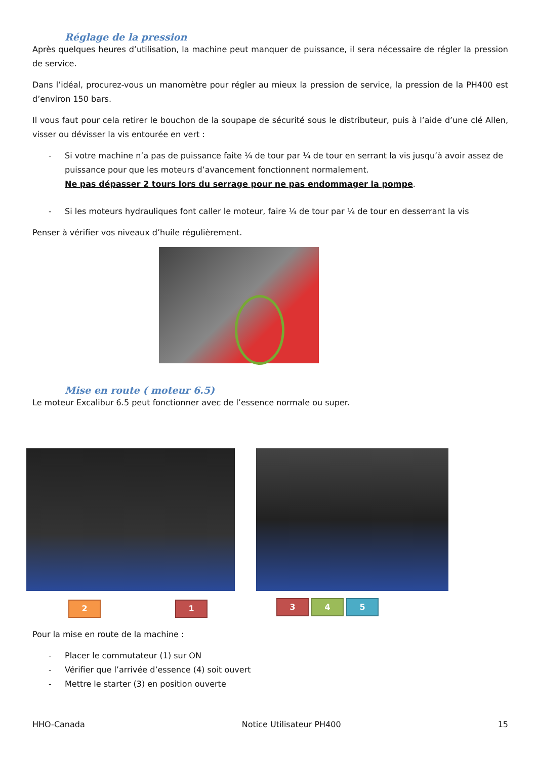Réglage de la pression
Après quelques heures d’utilisation, la machine peut manquer de puissance, il sera nécessaire de régler la pression de service.
Dans l’idéal, procurez-vous un manomètre pour régler au mieux la pression de service, la pression de la PH400 est d’environ 150 bars.
Il vous faut pour cela retirer le bouchon de la soupape de sécurité sous le distributeur, puis à l’aide d’une clé Allen, visser ou dévisser la vis entourée en vert :
- Si votre machine n’a pas de puissance faite ¼ de tour par ¼ de tour en serrant la vis jusqu’à avoir assez de puissance pour que les moteurs d’avancement fonctionnent normalement.
Ne pas dépasser 2 tours lors du serrage pour ne pas endommager la pompe.
- Si les moteurs hydrauliques font caller le moteur, faire ¼ de tour par ¼ de tour en desserrant la vis
Penser à vérifier vos niveaux d’huile régulièrement.
Mise en route ( moteur 6.5)
Le moteur Excalibur 6.5 peut fonctionner avec de l’essence normale ou super.
2 1 3 4 5
Pour la mise en route de la machine :
- Placer le commutateur (1) sur ON
- Vérifier que l’arrivée d’essence (4) soit ouvert
- Mettre le starter (3) en position ouverte
HHO-Canada Notice Utilisateur PH400 15